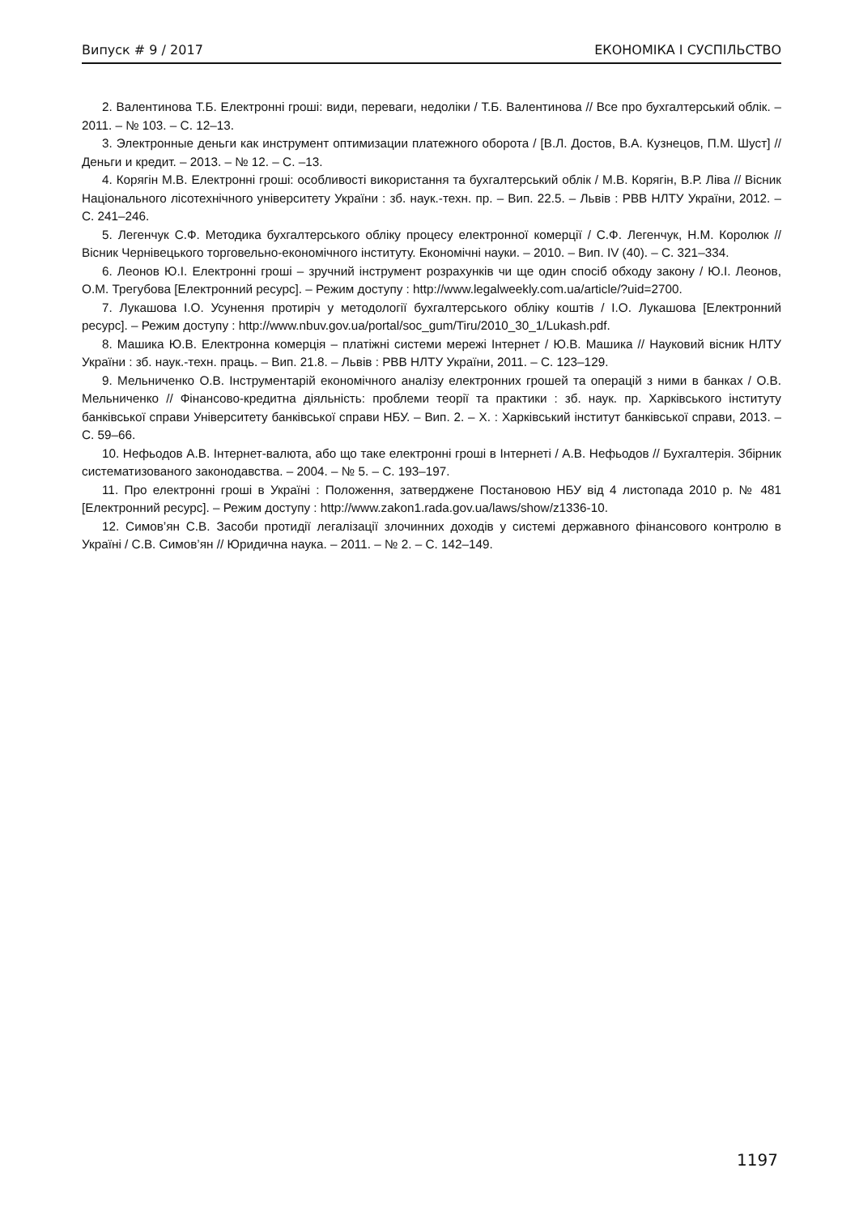Випуск # 9 / 2017 ЕКОНОМІКА І СУСПІЛЬСТВО
2. Валентинова Т.Б. Електронні гроші: види, переваги, недоліки / Т.Б. Валентинова // Все про бухгалтерський облік. – 2011. – № 103. – С. 12–13.
3. Электронные деньги как инструмент оптимизации платежного оборота / [В.Л. Достов, В.А. Кузнецов, П.М. Шуст] // Деньги и кредит. – 2013. – № 12. – С. –13.
4. Корягін М.В. Електронні гроші: особливості використання та бухгалтерський облік / М.В. Корягін, В.Р. Ліва // Вісник Національного лісотехнічного університету України : зб. наук.-техн. пр. – Вип. 22.5. – Львів : РВВ НЛТУ України, 2012. – С. 241–246.
5. Легенчук С.Ф. Методика бухгалтерського обліку процесу електронної комерції / С.Ф. Легенчук, Н.М. Королюк // Вісник Чернівецького торговельно-економічного інституту. Економічні науки. – 2010. – Вип. IV (40). – С. 321–334.
6. Леонов Ю.І. Електронні гроші – зручний інструмент розрахунків чи ще один спосіб обходу закону / Ю.І. Леонов, О.М. Трегубова [Електронний ресурс]. – Режим доступу : http://www.legalweekly.com.ua/article/?uid=2700.
7. Лукашова І.О. Усунення протиріч у методології бухгалтерського обліку коштів / І.О. Лукашова [Електронний ресурс]. – Режим доступу : http://www.nbuv.gov.ua/portal/soc_gum/Tiru/2010_30_1/Lukash.pdf.
8. Машика Ю.В. Електронна комерція – платіжні системи мережі Інтернет / Ю.В. Машика // Науковий вісник НЛТУ України : зб. наук.-техн. праць. – Вип. 21.8. – Львів : РВВ НЛТУ України, 2011. – С. 123–129.
9. Мельниченко О.В. Інструментарій економічного аналізу електронних грошей та операцій з ними в банках / О.В. Мельниченко // Фінансово-кредитна діяльність: проблеми теорії та практики : зб. наук. пр. Харківського інституту банківської справи Університету банківської справи НБУ. – Вип. 2. – Х. : Харківський інститут банківської справи, 2013. – С. 59–66.
10. Нефьодов А.В. Інтернет-валюта, або що таке електронні гроші в Інтернеті / А.В. Нефьодов // Бухгалтерія. Збірник систематизованого законодавства. – 2004. – № 5. – С. 193–197.
11. Про електронні гроші в Україні : Положення, затверджене Постановою НБУ від 4 листопада 2010 р. № 481 [Електронний ресурс]. – Режим доступу : http://www.zakon1.rada.gov.ua/laws/show/z1336-10.
12. Симов’ян С.В. Засоби протидії легалізації злочинних доходів у системі державного фінансового контролю в Україні / С.В. Симов’ян // Юридична наука. – 2011. – № 2. – С. 142–149.
1197